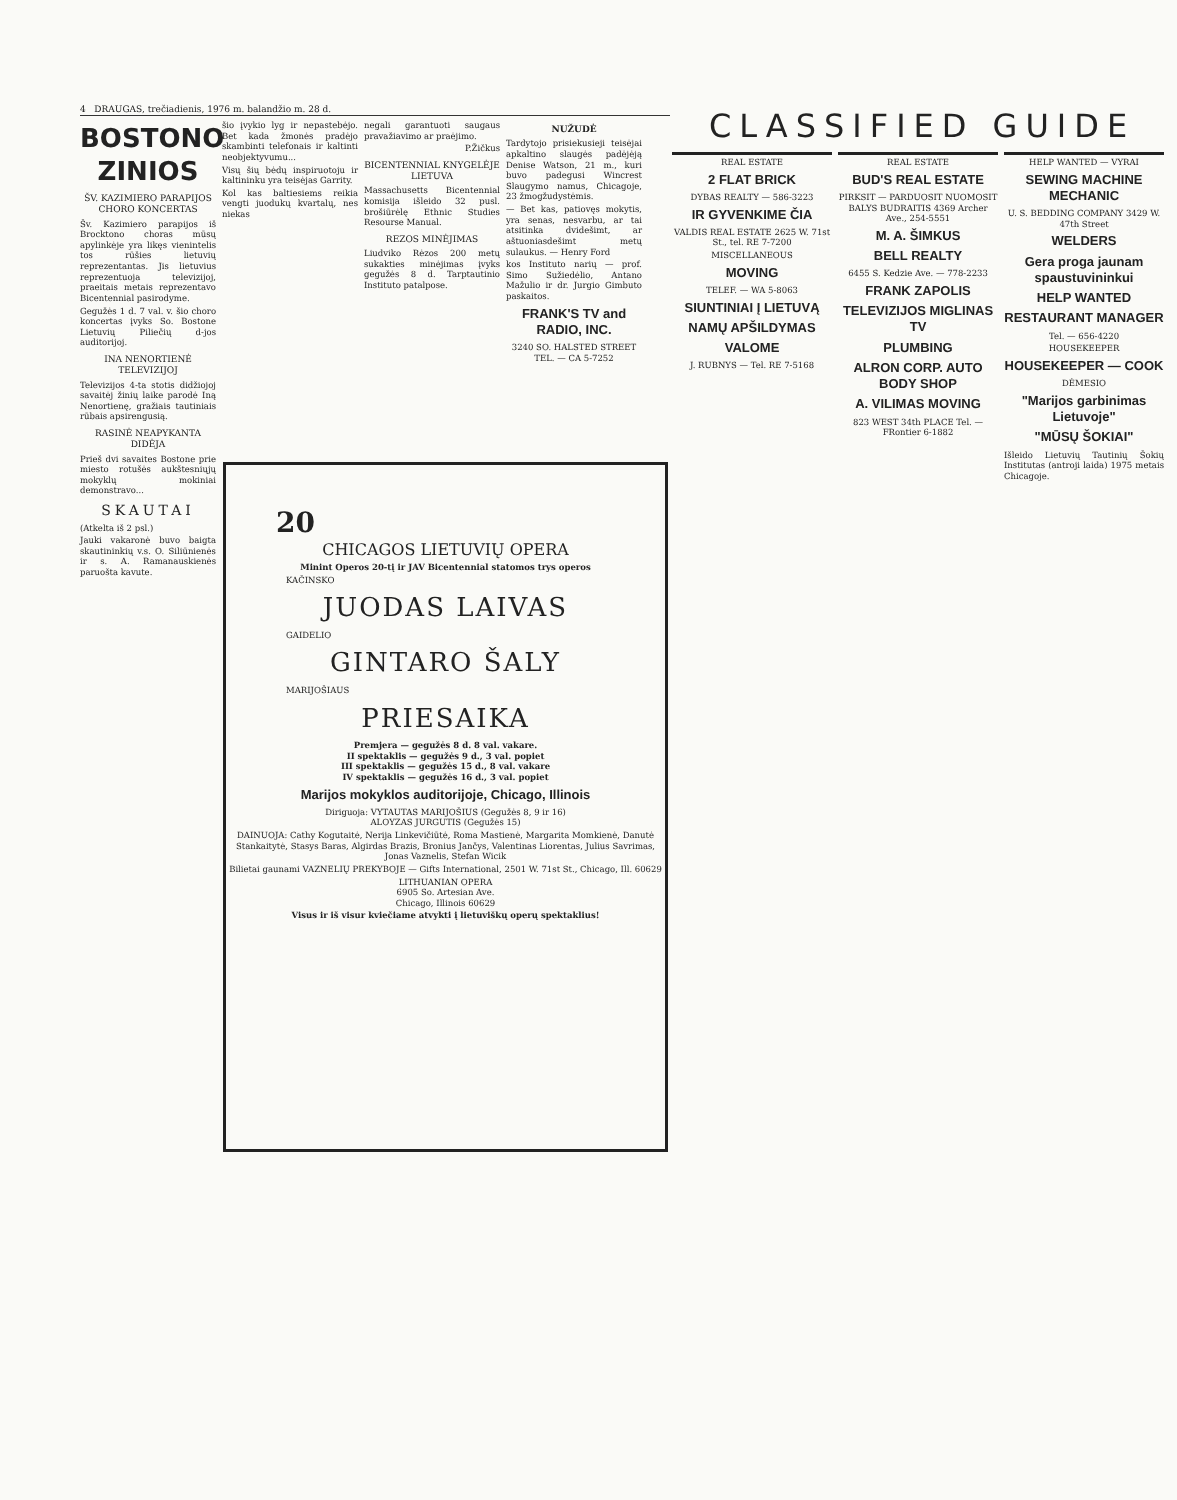4 DRAUGAS, trečiadienis, 1976 m. balandžio m. 28 d.
BOSTONO ZINIOS
ŠV. KAZIMIERO PARAPIJOS CHORO KONCERTAS
Šv. Kazimiero parapijos iš Brocktono choras mūsų apylinkėje yra likęs vienintelis tos rūšies lietuvių reprezentantas. Jis lietuvius reprezentuoja televizijoj, praeitais metais reprezentavo Bicentennial pasirodyme.
Gegužės 1 d. 7 val. v. šio choro koncertas įvyks So. Bostone Lietuvių Piliečių d-jos auditorijoj.
INA NENORTIENĖ TELEVIZIJOJ
Televizijos 4-ta stotis didžiojoj savaitėj žinių laike parodė Iną Nenortienę, gražiais tautiniais rūbais apsirengusią.
RASINĖ NEAPYKANTA DIDĖJA
Prieš dvi savaites Bostone prie miesto rotušės aukštesniųjų mokyklų mokiniai demonstravo...
SKAUTAI
(Atkelta iš 2 psl.)
Jauki vakaronė buvo baigta skautininkių v.s. O. Siliūnienės ir s. A. Ramanauskienės paruošta kavute.
šio įvykio lyg ir nepastebėjo. Bet kada žmonės pradėjo skambinti telefonais ir kaltinti neobjektyvumu...
Visų šių bėdų inspiruotoju ir kaltininku yra teisėjas Garrity.
Kol kas baltiesiems reikia vengti juodukų kvartalų, nes niekas
negali garantuoti saugaus pravažiavimo ar praėjimo.
P.Žičkus
BICENTENNIAL KNYGELĖJE LIETUVA
Massachusetts Bicentennial komisija išleido 32 pusl. brošiūrėlę Ethnic Studies Resourse Manual.
REZOS MINĖJIMAS
Liudviko Rėzos 200 metų sukakties minėjimas įvyks gegužės 8 d. Tarptautinio Instituto patalpose.
NUŽUDĖ
Tardytojo prisiekusieji teisėjai apkaltino slaugės padėjėją Denise Watson, 21 m., kuri buvo padegusi Wincrest Slaugymo namus, Chicagoje, 23 žmogžudystėmis.
— Bet kas, patiovęs mokytis, yra senas, nesvarbu, ar tai atsitinka dvidešimt, ar aštuoniasdešimt metų sulaukus. — Henry Ford
kos Instituto narių — prof. Simo Sužiedėlio, Antano Mažulio ir dr. Jurgio Gimbuto paskaitos.
FRANK'S TV and RADIO, INC.
3240 SO. HALSTED STREET TEL. — CA 5-7252
20
CHICAGOS LIETUVIŲ OPERA
Minint Operos 20-tį ir JAV Bicentennial statomos trys operos
KAČINSKO
JUODAS LAIVAS
GAIDELIO
GINTARO ŠALY
MARIJOŠIAUS
PRIESAIKA
Premjera — gegužės 8 d. 8 val. vakare.
II spektaklis — gegužės 9 d., 3 val. popiet
III spektaklis — gegužės 15 d., 8 val. vakare
IV spektaklis — gegužės 16 d., 3 val. popiet
Marijos mokyklos auditorijoje, Chicago, Illinois
Diriguoja: VYTAUTAS MARIJOŠIUS (Gegužės 8, 9 ir 16)
ALOYZAS JURGUTIS (Gegužės 15)
DAINUOJA: Cathy Kogutaitė, Nerija Linkevičiūtė, Roma Mastienė, Margarita Momkienė, Danutė Stankaitytė, Stasys Baras, Algirdas Brazis, Bronius Jančys, Valentinas Liorentas, Julius Savrimas, Jonas Vaznelis, Stefan Wicik
Bilietai gaunami VAZNELIŲ PREKYBOJE — Gifts International, 2501 W. 71st St., Chicago, Ill. 60629
LITHUANIAN OPERA
6905 So. Artesian Ave.
Chicago, Illinois 60629
Visus ir iš visur kviečiame atvykti į lietuviškų operų spektaklius!
CLASSIFIED GUIDE
REAL ESTATE
2 FLAT BRICK
DYBAS REALTY — 586-3223
IR GYVENKIME ČIA
VALDIS REAL ESTATE 2625 W. 71st St., tel. RE 7-7200
MISCELLANEOUS
MOVING
TELEF. — WA 5-8063
SIUNTINIAI Į LIETUVĄ
NAMŲ APŠILDYMAS
VALOME
J. RUBNYS — Tel. RE 7-5168
REAL ESTATE
BUD'S REAL ESTATE
PIRKSIT — PARDUOSIT NUOMOSIT
BALYS BUDRAITIS 4369 Archer Ave., 254-5551
M. A. ŠIMKUS
BELL REALTY
6455 S. Kedzie Ave. — 778-2233
FRANK ZAPOLIS
TELEVIZIJOS MIGLINAS TV
PLUMBING
ALRON CORP. AUTO BODY SHOP
A. VILIMAS MOVING
823 WEST 34th PLACE Tel. — FRontier 6-1882
HELP WANTED — VYRAI
SEWING MACHINE MECHANIC
U. S. BEDDING COMPANY 3429 W. 47th Street
WELDERS
Gera proga jaunam spaustuvininkui
HELP WANTED
RESTAURANT MANAGER
Tel. — 656-4220
HOUSEKEEPER
HOUSEKEEPER — COOK
DĖMESIO
"Marijos garbinimas Lietuvoje"
"MŪSŲ ŠOKIAI"
Išleido Lietuvių Tautinių Šokių Institutas (antroji laida) 1975 metais Chicagoje.